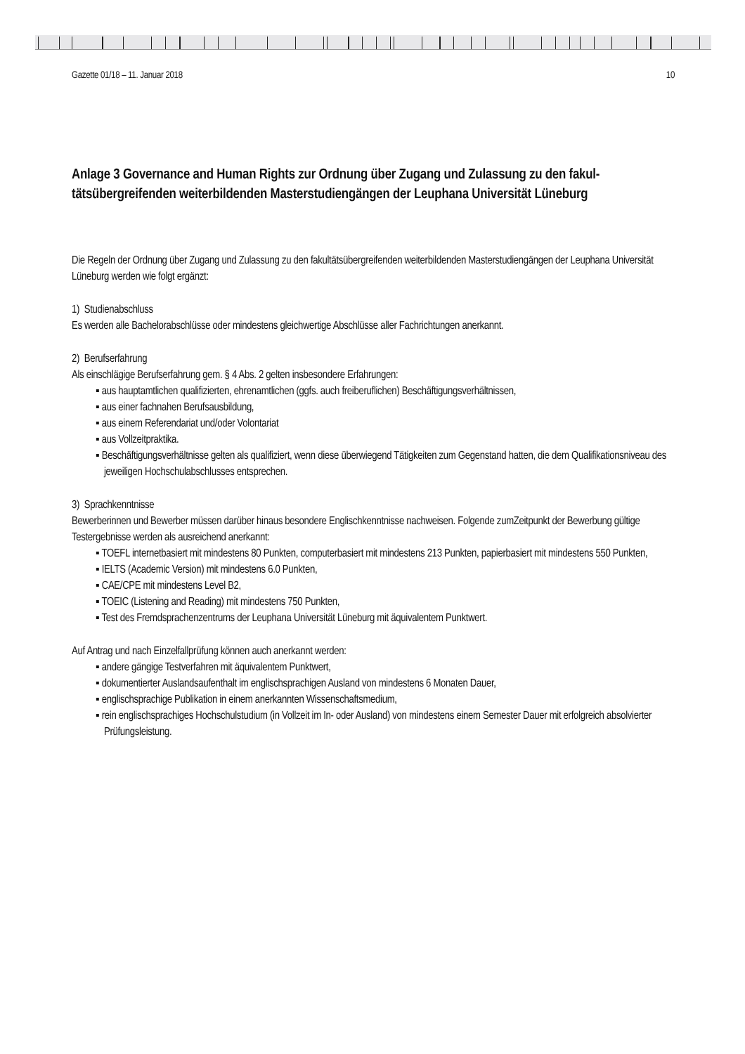Gazette 01/18 – 11. Januar 2018 10
Anlage 3 Governance and Human Rights zur Ordnung über Zugang und Zulassung zu den fakul­tätsübergreifenden weiterbildenden Masterstudiengängen der Leuphana Universität Lüneburg
Die Regeln der Ordnung über Zugang und Zulassung zu den fakultätsübergreifenden weiterbildenden Masterstudi­engängen der Leuphana Universität Lüneburg werden wie folgt ergänzt:
1) Studienabschluss
Es werden alle Bachelorabschlüsse oder mindestens gleichwertige Abschlüsse aller Fachrichtungen anerkannt.
2) Berufserfahrung
Als einschlägige Berufserfahrung gem. § 4 Abs. 2 gelten insbesondere Erfahrungen:
▪ aus hauptamtlichen qualifizierten, ehrenamtlichen (ggfs. auch freiberuflichen) Beschäftigungsverhält­nissen,
▪ aus einer fachnahen Berufsausbildung,
▪ aus einem Referendariat und/oder Volontariat
▪ aus Vollzeitpraktika.
▪ Beschäftigungsverhältnisse gelten als qualifiziert, wenn diese überwiegend Tätigkeiten zum Gegenstand hatten, die dem Qualifikationsniveau des jeweiligen Hochschulabschlusses entsprechen.
3) Sprachkenntnisse
Bewerberinnen und Bewerber müssen darüber hinaus besondere Englischkenntnisse nachweisen. Folgende zum­Zeitpunkt der Bewerbung gültige Testergebnisse werden als ausreichend anerkannt:
▪ TOEFL internetbasiert mit mindestens 80 Punkten, computerbasiert mit mindestens 213 Punkten, pa­pierbasiert mit mindestens 550 Punkten,
▪ IELTS (Academic Version) mit mindestens 6.0 Punkten,
▪ CAE/CPE mit mindestens Level B2,
▪ TOEIC (Listening and Reading) mit mindestens 750 Punkten,
▪ Test des Fremdsprachenzentrums der Leuphana Universität Lüneburg mit äquivalentem Punktwert.
Auf Antrag und nach Einzelfallprüfung können auch anerkannt werden:
▪ andere gängige Testverfahren mit äquivalentem Punktwert,
▪ dokumentierter Auslandsaufenthalt im englischsprachigen Ausland von mindestens 6 Monaten Dauer,
▪ englischsprachige Publikation in einem anerkannten Wissenschaftsmedium,
▪ rein englischsprachiges Hochschulstudium (in Vollzeit im In- oder Ausland) von mindestens einem Se­mester Dauer mit erfolgreich absolvierter Prüfungsleistung.